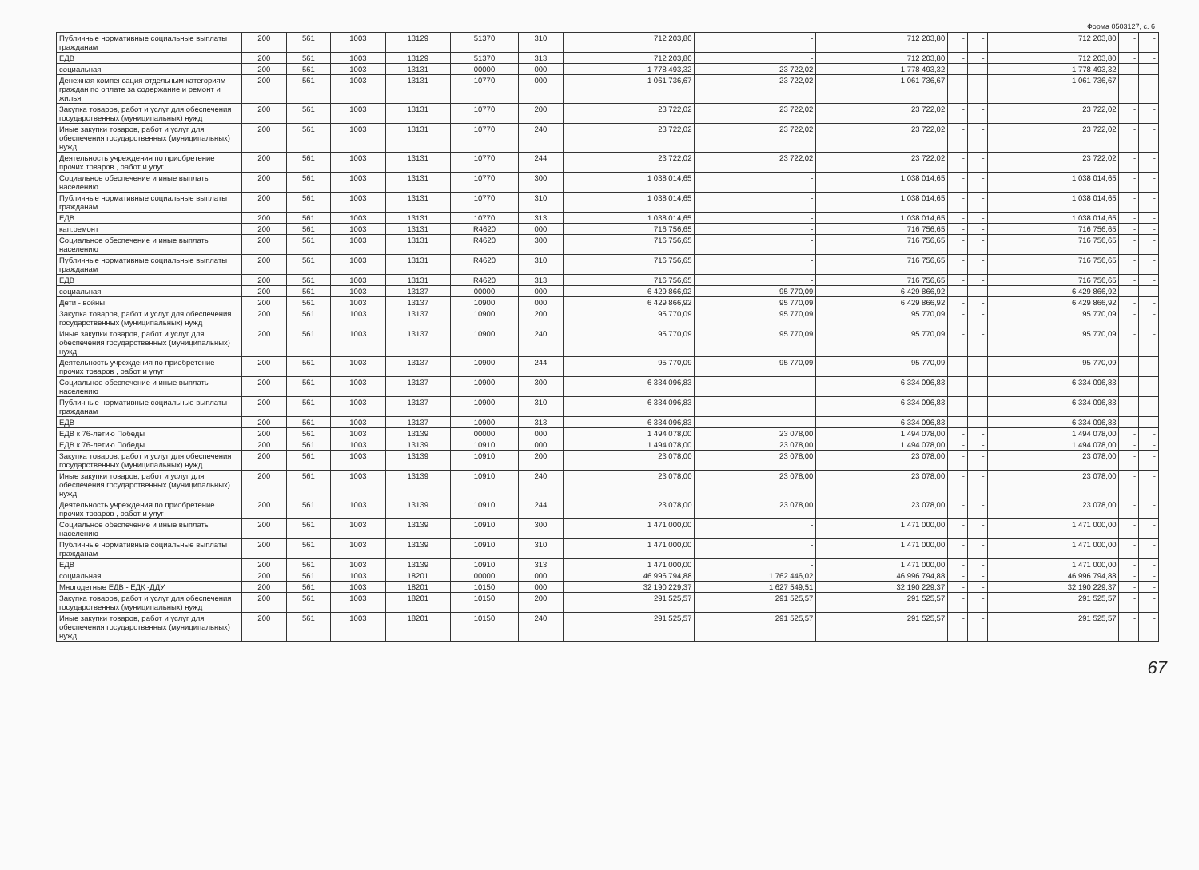Форма 0503127, с. 6
| Публичные нормативные социальные выплаты гражданам | 200 | 561 | 1003 | 13129 | 51370 | 310 | 712 203,80 | - | 712 203,80 | - | - | 712 203,80 | - | - |
| ЕДВ | 200 | 561 | 1003 | 13129 | 51370 | 313 | 712 203,80 | - | 712 203,80 | - | - | 712 203,80 | - | - |
| социальная | 200 | 561 | 1003 | 13131 | 00000 | 000 | 1 778 493,32 | 23 722,02 | 1 778 493,32 | - | - | 1 778 493,32 | - | - |
| Денежная компенсация отдельным категориям граждан по оплате за содержание и ремонт и жилья | 200 | 561 | 1003 | 13131 | 10770 | 000 | 1 061 736,67 | 23 722,02 | 1 061 736,67 | - | - | 1 061 736,67 | - | - |
| Закупка товаров, работ и услуг для обеспечения государственных (муниципальных) нужд | 200 | 561 | 1003 | 13131 | 10770 | 200 | 23 722,02 | 23 722,02 | 23 722,02 | - | - | 23 722,02 | - | - |
| Иные закупки товаров, работ и услуг для обеспечения государственных (муниципальных) нужд | 200 | 561 | 1003 | 13131 | 10770 | 240 | 23 722,02 | 23 722,02 | 23 722,02 | - | - | 23 722,02 | - | - |
| Деятельность учреждения по приобретение прочих товаров , работ и улуг | 200 | 561 | 1003 | 13131 | 10770 | 244 | 23 722,02 | 23 722,02 | 23 722,02 | - | - | 23 722,02 | - | - |
| Социальное обеспечение и иные выплаты населению | 200 | 561 | 1003 | 13131 | 10770 | 300 | 1 038 014,65 | - | 1 038 014,65 | - | - | 1 038 014,65 | - | - |
| Публичные нормативные социальные выплаты гражданам | 200 | 561 | 1003 | 13131 | 10770 | 310 | 1 038 014,65 | - | 1 038 014,65 | - | - | 1 038 014,65 | - | - |
| ЕДВ | 200 | 561 | 1003 | 13131 | 10770 | 313 | 1 038 014,65 | - | 1 038 014,65 | - | - | 1 038 014,65 | - | - |
| кап.ремонт | 200 | 561 | 1003 | 13131 | R4620 | 000 | 716 756,65 | - | 716 756,65 | - | - | 716 756,65 | - | - |
| Социальное обеспечение и иные выплаты населению | 200 | 561 | 1003 | 13131 | R4620 | 300 | 716 756,65 | - | 716 756,65 | - | - | 716 756,65 | - | - |
| Публичные нормативные социальные выплаты гражданам | 200 | 561 | 1003 | 13131 | R4620 | 310 | 716 756,65 | - | 716 756,65 | - | - | 716 756,65 | - | - |
| ЕДВ | 200 | 561 | 1003 | 13131 | R4620 | 313 | 716 756,65 | - | 716 756,65 | - | - | 716 756,65 | - | - |
| социальная | 200 | 561 | 1003 | 13137 | 00000 | 000 | 6 429 866,92 | 95 770,09 | 6 429 866,92 | - | - | 6 429 866,92 | - | - |
| Дети - войны | 200 | 561 | 1003 | 13137 | 10900 | 000 | 6 429 866,92 | 95 770,09 | 6 429 866,92 | - | - | 6 429 866,92 | - | - |
| Закупка товаров, работ и услуг для обеспечения государственных (муниципальных) нужд | 200 | 561 | 1003 | 13137 | 10900 | 200 | 95 770,09 | 95 770,09 | 95 770,09 | - | - | 95 770,09 | - | - |
| Иные закупки товаров, работ и услуг для обеспечения государственных (муниципальных) нужд | 200 | 561 | 1003 | 13137 | 10900 | 240 | 95 770,09 | 95 770,09 | 95 770,09 | - | - | 95 770,09 | - | - |
| Деятельность учреждения по приобретение прочих товаров , работ и улуг | 200 | 561 | 1003 | 13137 | 10900 | 244 | 95 770,09 | 95 770,09 | 95 770,09 | - | - | 95 770,09 | - | - |
| Социальное обеспечение и иные выплаты населению | 200 | 561 | 1003 | 13137 | 10900 | 300 | 6 334 096,83 | - | 6 334 096,83 | - | - | 6 334 096,83 | - | - |
| Публичные нормативные социальные выплаты гражданам | 200 | 561 | 1003 | 13137 | 10900 | 310 | 6 334 096,83 | - | 6 334 096,83 | - | - | 6 334 096,83 | - | - |
| ЕДВ | 200 | 561 | 1003 | 13137 | 10900 | 313 | 6 334 096,83 | - | 6 334 096,83 | - | - | 6 334 096,83 | - | - |
| ЕДВ к 76-летию Победы | 200 | 561 | 1003 | 13139 | 00000 | 000 | 1 494 078,00 | 23 078,00 | 1 494 078,00 | - | - | 1 494 078,00 | - | - |
| ЕДВ к 76-летию Победы | 200 | 561 | 1003 | 13139 | 10910 | 000 | 1 494 078,00 | 23 078,00 | 1 494 078,00 | - | - | 1 494 078,00 | - | - |
| Закупка товаров, работ и услуг для обеспечения государственных (муниципальных) нужд | 200 | 561 | 1003 | 13139 | 10910 | 200 | 23 078,00 | 23 078,00 | 23 078,00 | - | - | 23 078,00 | - | - |
| Иные закупки товаров, работ и услуг для обеспечения государственных (муниципальных) нужд | 200 | 561 | 1003 | 13139 | 10910 | 240 | 23 078,00 | 23 078,00 | 23 078,00 | - | - | 23 078,00 | - | - |
| Деятельность учреждения по приобретение прочих товаров , работ и улуг | 200 | 561 | 1003 | 13139 | 10910 | 244 | 23 078,00 | 23 078,00 | 23 078,00 | - | - | 23 078,00 | - | - |
| Социальное обеспечение и иные выплаты населению | 200 | 561 | 1003 | 13139 | 10910 | 300 | 1 471 000,00 | - | 1 471 000,00 | - | - | 1 471 000,00 | - | - |
| Публичные нормативные социальные выплаты гражданам | 200 | 561 | 1003 | 13139 | 10910 | 310 | 1 471 000,00 | - | 1 471 000,00 | - | - | 1 471 000,00 | - | - |
| ЕДВ | 200 | 561 | 1003 | 13139 | 10910 | 313 | 1 471 000,00 | - | 1 471 000,00 | - | - | 1 471 000,00 | - | - |
| социальная | 200 | 561 | 1003 | 18201 | 00000 | 000 | 46 996 794,88 | 1 762 446,02 | 46 996 794,88 | - | - | 46 996 794,88 | - | - |
| Многодетные ЕДВ - ЕДК -ДДУ | 200 | 561 | 1003 | 18201 | 10150 | 000 | 32 190 229,37 | 1 627 549,51 | 32 190 229,37 | - | - | 32 190 229,37 | - | - |
| Закупка товаров, работ и услуг для обеспечения государственных (муниципальных) нужд | 200 | 561 | 1003 | 18201 | 10150 | 200 | 291 525,57 | 291 525,57 | 291 525,57 | - | - | 291 525,57 | - | - |
| Иные закупки товаров, работ и услуг для обеспечения государственных (муниципальных) нужд | 200 | 561 | 1003 | 18201 | 10150 | 240 | 291 525,57 | 291 525,57 | 291 525,57 | - | - | 291 525,57 | - | - |
67